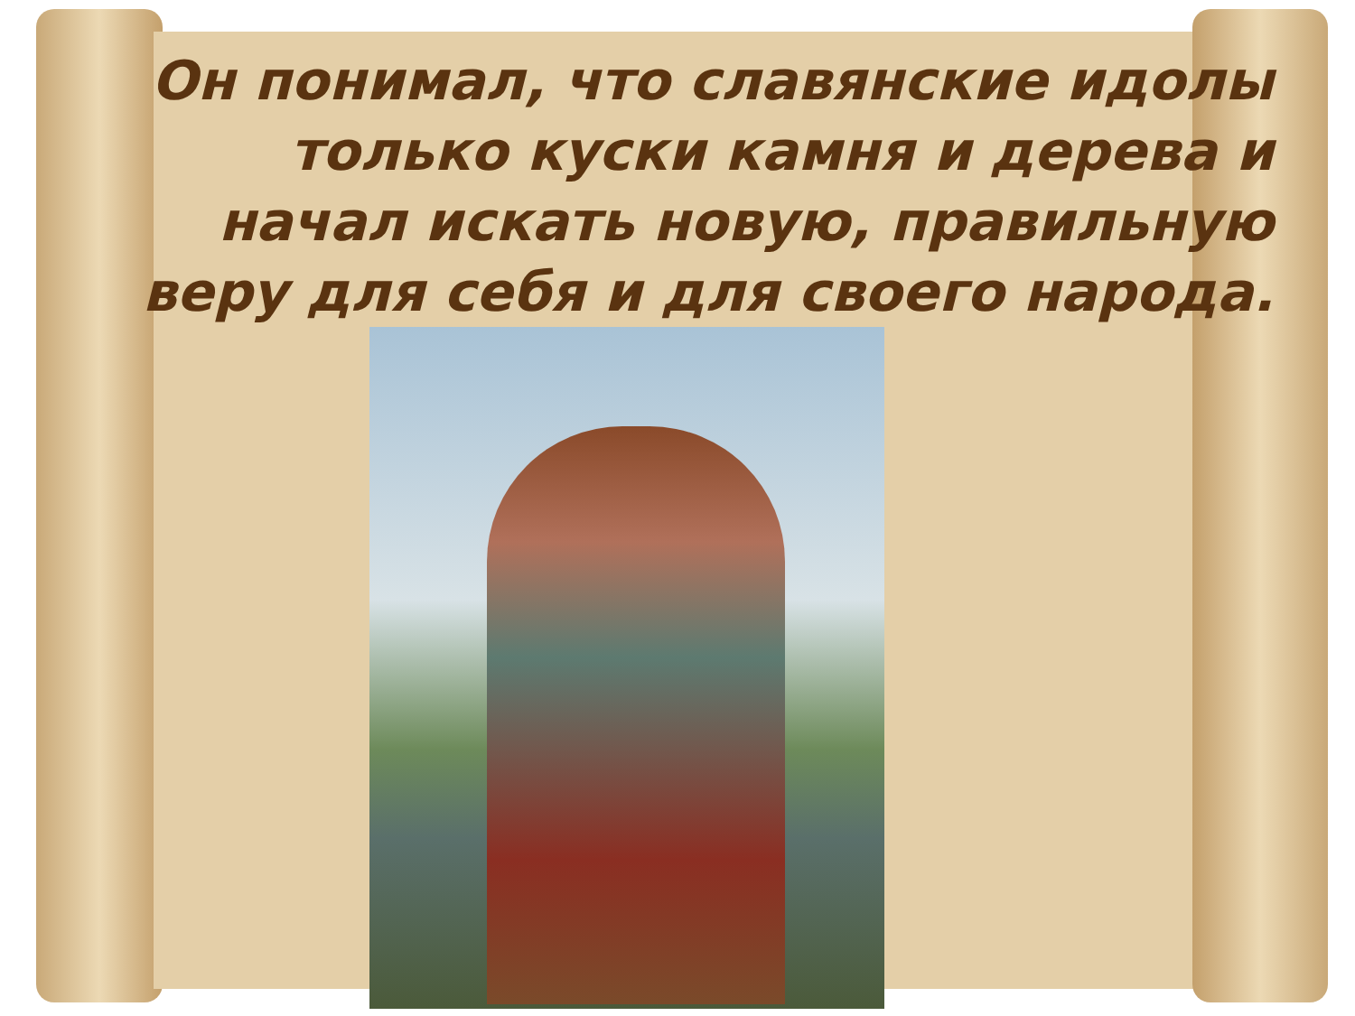Он понимал, что славянские идолы только куски камня и дерева и начал искать новую, правильную веру для себя и для своего народа.